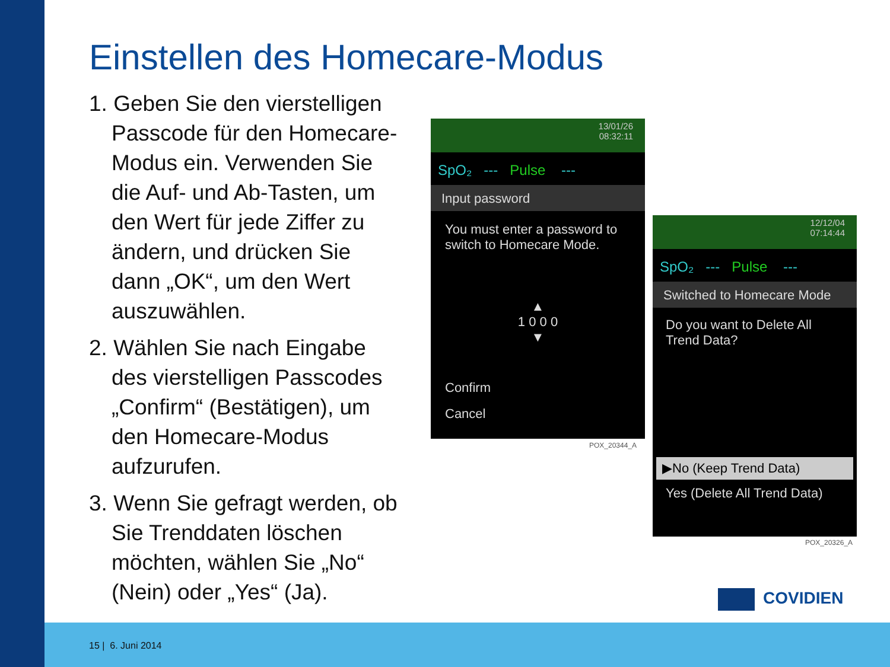Einstellen des Homecare-Modus
1. Geben Sie den vierstelligen Passcode für den Homecare-Modus ein. Verwenden Sie die Auf- und Ab-Tasten, um den Wert für jede Ziffer zu ändern, und drücken Sie dann „OK“, um den Wert auszuwählen.
2. Wählen Sie nach Eingabe des vierstelligen Passcodes „Confirm“ (Bestätigen), um den Homecare-Modus aufzurufen.
3. Wenn Sie gefragt werden, ob Sie Trenddaten löschen möchten, wählen Sie „No“ (Nein) oder „Yes“ (Ja).
13/01/26
08:32:11
SpO₂ --- Pulse ---
Input password
You must enter a password to switch to Homecare Mode.
▲
1 0 0 0
▼
Confirm
Cancel
POX_20344_A
12/12/04
07:14:44
SpO₂ --- Pulse ---
Switched to Homecare Mode
Do you want to Delete All Trend Data?
▶No (Keep Trend Data)
Yes (Delete All Trend Data)
POX_20326_A
COVIDIEN
15 | 6. Juni 2014